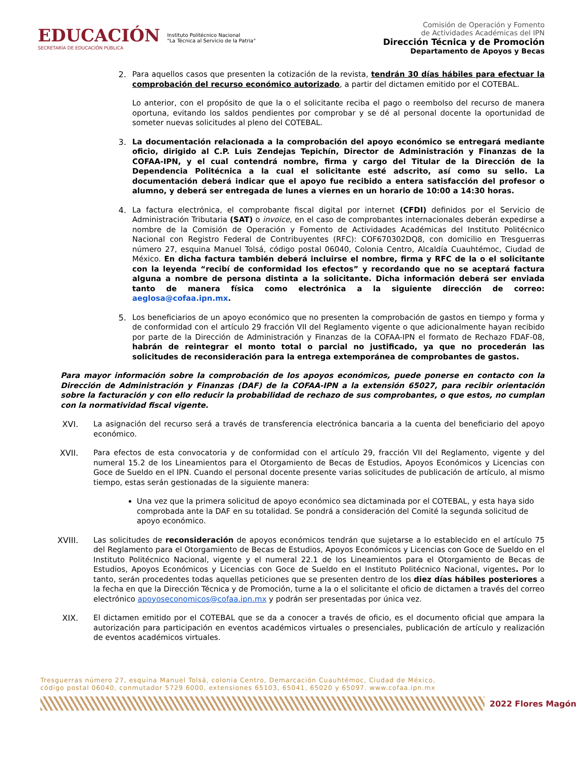EDUCACIÓN
SECRETARÍA DE EDUCACIÓN PÚBLICA
Instituto Politécnico Nacional
"La Técnica al Servicio de la Patria"
Comisión de Operación y Fomento
de Actividades Académicas del IPN
Dirección Técnica y de Promoción
Departamento de Apoyos y Becas
2.
Para aquellos casos que presenten la cotización de la revista, tendrán 30 días hábiles para efectuar la comprobación del recurso económico autorizado, a partir del dictamen emitido por el COTEBAL.
Lo anterior, con el propósito de que la o el solicitante reciba el pago o reembolso del recurso de manera oportuna, evitando los saldos pendientes por comprobar y se dé al personal docente la oportunidad de someter nuevas solicitudes al pleno del COTEBAL.
3.
La documentación relacionada a la comprobación del apoyo económico se entregará mediante oficio, dirigido al C.P. Luis Zendejas Tepichín, Director de Administración y Finanzas de la COFAA-IPN, y el cual contendrá nombre, firma y cargo del Titular de la Dirección de la Dependencia Politécnica a la cual el solicitante esté adscrito, así como su sello. La documentación deberá indicar que el apoyo fue recibido a entera satisfacción del profesor o alumno, y deberá ser entregada de lunes a viernes en un horario de 10:00 a 14:30 horas.
4.
La factura electrónica, el comprobante fiscal digital por internet (CFDI) definidos por el Servicio de Administración Tributaria (SAT) o invoice, en el caso de comprobantes internacionales deberán expedirse a nombre de la Comisión de Operación y Fomento de Actividades Académicas del Instituto Politécnico Nacional con Registro Federal de Contribuyentes (RFC): COF670302DQ8, con domicilio en Tresguerras número 27, esquina Manuel Tolsá, código postal 06040, Colonia Centro, Alcaldía Cuauhtémoc, Ciudad de México. En dicha factura también deberá incluirse el nombre, firma y RFC de la o el solicitante con la leyenda “recibí de conformidad los efectos” y recordando que no se aceptará factura alguna a nombre de persona distinta a la solicitante. Dicha información deberá ser enviada tanto de manera física como electrónica a la siguiente dirección de correo: aeglosa@cofaa.ipn.mx.
5.
Los beneficiarios de un apoyo económico que no presenten la comprobación de gastos en tiempo y forma y de conformidad con el artículo 29 fracción VII del Reglamento vigente o que adicionalmente hayan recibido por parte de la Dirección de Administración y Finanzas de la COFAA-IPN el formato de Rechazo FDAF-08, habrán de reintegrar el monto total o parcial no justificado, ya que no procederán las solicitudes de reconsideración para la entrega extemporánea de comprobantes de gastos.
Para mayor información sobre la comprobación de los apoyos económicos, puede ponerse en contacto con la Dirección de Administración y Finanzas (DAF) de la COFAA-IPN a la extensión 65027, para recibir orientación sobre la facturación y con ello reducir la probabilidad de rechazo de sus comprobantes, o que estos, no cumplan con la normatividad fiscal vigente.
XVI.
La asignación del recurso será a través de transferencia electrónica bancaria a la cuenta del beneficiario del apoyo económico.
XVII.
Para efectos de esta convocatoria y de conformidad con el artículo 29, fracción VII del Reglamento, vigente y del numeral 15.2 de los Lineamientos para el Otorgamiento de Becas de Estudios, Apoyos Económicos y Licencias con Goce de Sueldo en el IPN. Cuando el personal docente presente varias solicitudes de publicación de artículo, al mismo tiempo, estas serán gestionadas de la siguiente manera:
Una vez que la primera solicitud de apoyo económico sea dictaminada por el COTEBAL, y esta haya sido comprobada ante la DAF en su totalidad. Se pondrá a consideración del Comité la segunda solicitud de apoyo económico.
XVIII.
Las solicitudes de reconsideración de apoyos económicos tendrán que sujetarse a lo establecido en el artículo 75 del Reglamento para el Otorgamiento de Becas de Estudios, Apoyos Económicos y Licencias con Goce de Sueldo en el Instituto Politécnico Nacional, vigente y el numeral 22.1 de los Lineamientos para el Otorgamiento de Becas de Estudios, Apoyos Económicos y Licencias con Goce de Sueldo en el Instituto Politécnico Nacional, vigentes. Por lo tanto, serán procedentes todas aquellas peticiones que se presenten dentro de los diez días hábiles posteriores a la fecha en que la Dirección Técnica y de Promoción, turne a la o el solicitante el oficio de dictamen a través del correo electrónico apoyoseconomicos@cofaa.ipn.mx y podrán ser presentadas por única vez.
XIX.
El dictamen emitido por el COTEBAL que se da a conocer a través de oficio, es el documento oficial que ampara la autorización para participación en eventos académicos virtuales o presenciales, publicación de artículo y realización de eventos académicos virtuales.
Tresguerras número 27, esquina Manuel Tolsá, colonia Centro, Demarcación Cuauhtémoc, Ciudad de México,
código postal 06040, conmutador 5729 6000, extensiones 65103, 65041, 65020 y 65097. www.cofaa.ipn.mx
2022 Flores Magón